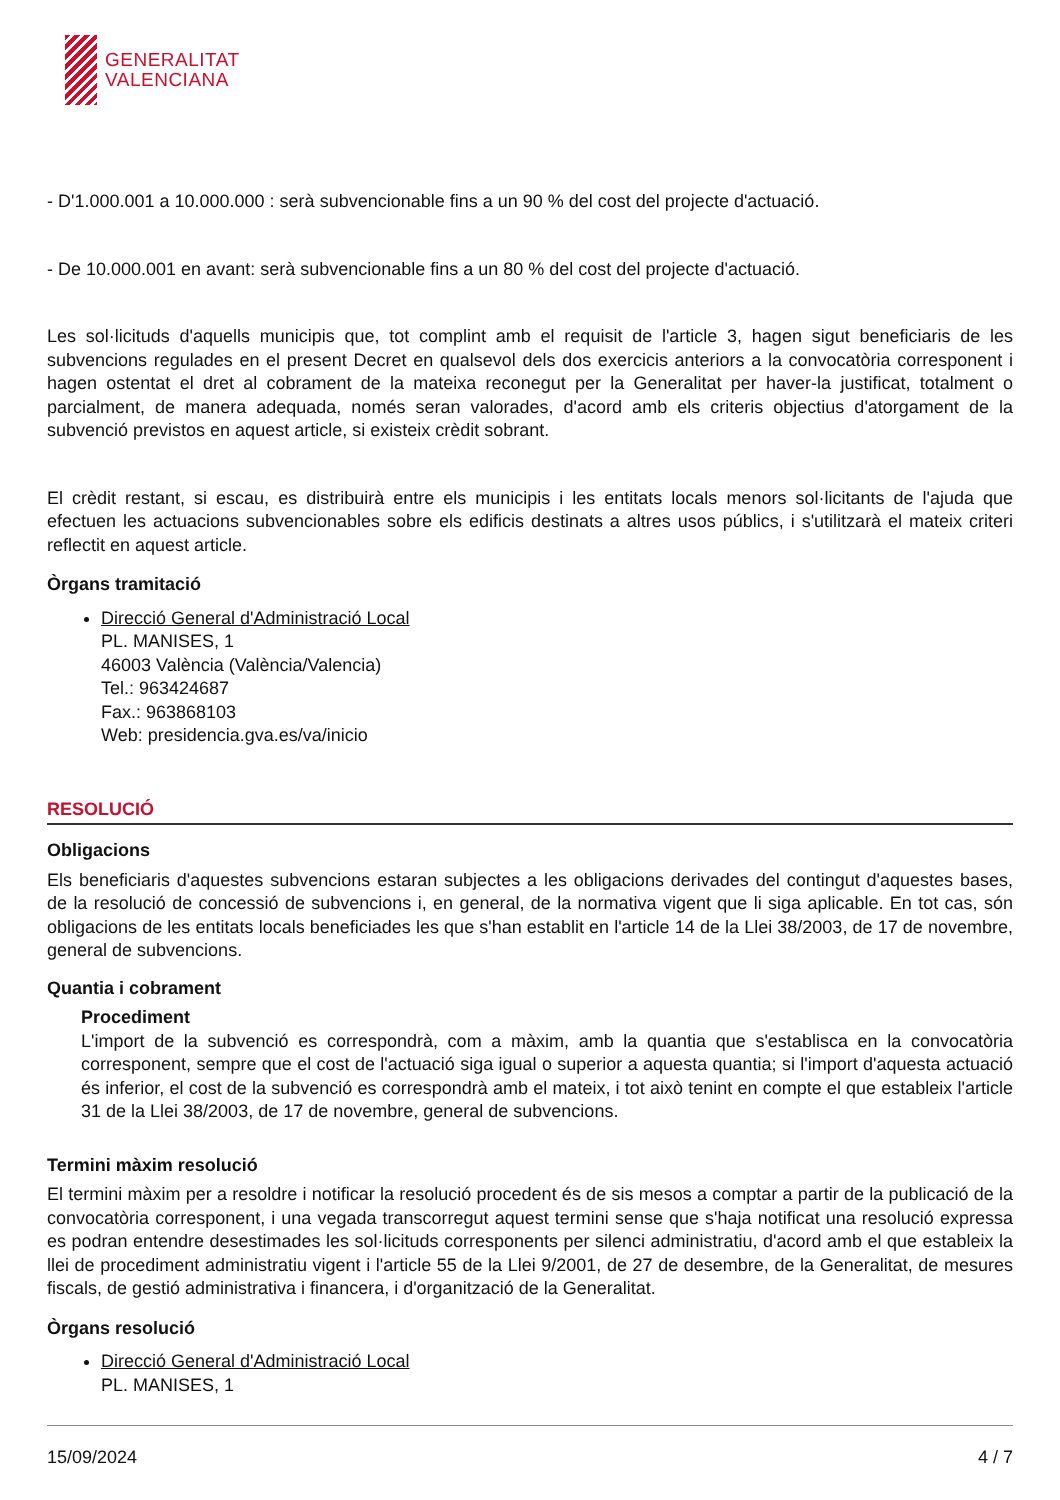GENERALITAT
VALENCIANA
- D'1.000.001 a 10.000.000 : serà subvencionable fins a un 90 % del cost del projecte d'actuació.
- De 10.000.001 en avant: serà subvencionable fins a un 80 % del cost del projecte d'actuació.
Les sol·licituds d'aquells municipis que, tot complint amb el requisit de l'article 3, hagen sigut beneficiaris de les subvencions regulades en el present Decret en qualsevol dels dos exercicis anteriors a la convocatòria corresponent i hagen ostentat el dret al cobrament de la mateixa reconegut per la Generalitat per haver-la justificat, totalment o parcialment, de manera adequada, només seran valorades, d'acord amb els criteris objectius d'atorgament de la subvenció previstos en aquest article, si existeix crèdit sobrant.
El crèdit restant, si escau, es distribuirà entre els municipis i les entitats locals menors sol·licitants de l'ajuda que efectuen les actuacions subvencionables sobre els edificis destinats a altres usos públics, i s'utilitzarà el mateix criteri reflectit en aquest article.
Òrgans tramitació
Direcció General d'Administració Local
PL. MANISES, 1
46003 València (València/Valencia)
Tel.: 963424687
Fax.: 963868103
Web: presidencia.gva.es/va/inicio
RESOLUCIÓ
Obligacions
Els beneficiaris d'aquestes subvencions estaran subjectes a les obligacions derivades del contingut d'aquestes bases, de la resolució de concessió de subvencions i, en general, de la normativa vigent que li siga aplicable. En tot cas, són obligacions de les entitats locals beneficiades les que s'han establit en l'article 14 de la Llei 38/2003, de 17 de novembre, general de subvencions.
Quantia i cobrament
Procediment
L'import de la subvenció es correspondrà, com a màxim, amb la quantia que s'establisca en la convocatòria corresponent, sempre que el cost de l'actuació siga igual o superior a aquesta quantia; si l'import d'aquesta actuació és inferior, el cost de la subvenció es correspondrà amb el mateix, i tot això tenint en compte el que estableix l'article 31 de la Llei 38/2003, de 17 de novembre, general de subvencions.
Termini màxim resolució
El termini màxim per a resoldre i notificar la resolució procedent és de sis mesos a comptar a partir de la publicació de la convocatòria corresponent, i una vegada transcorregut aquest termini sense que s'haja notificat una resolució expressa es podran entendre desestimades les sol·licituds corresponents per silenci administratiu, d'acord amb el que estableix la llei de procediment administratiu vigent i l'article 55 de la Llei 9/2001, de 27 de desembre, de la Generalitat, de mesures fiscals, de gestió administrativa i financera, i d'organització de la Generalitat.
Òrgans resolució
Direcció General d'Administració Local
PL. MANISES, 1
15/09/2024 4 / 7